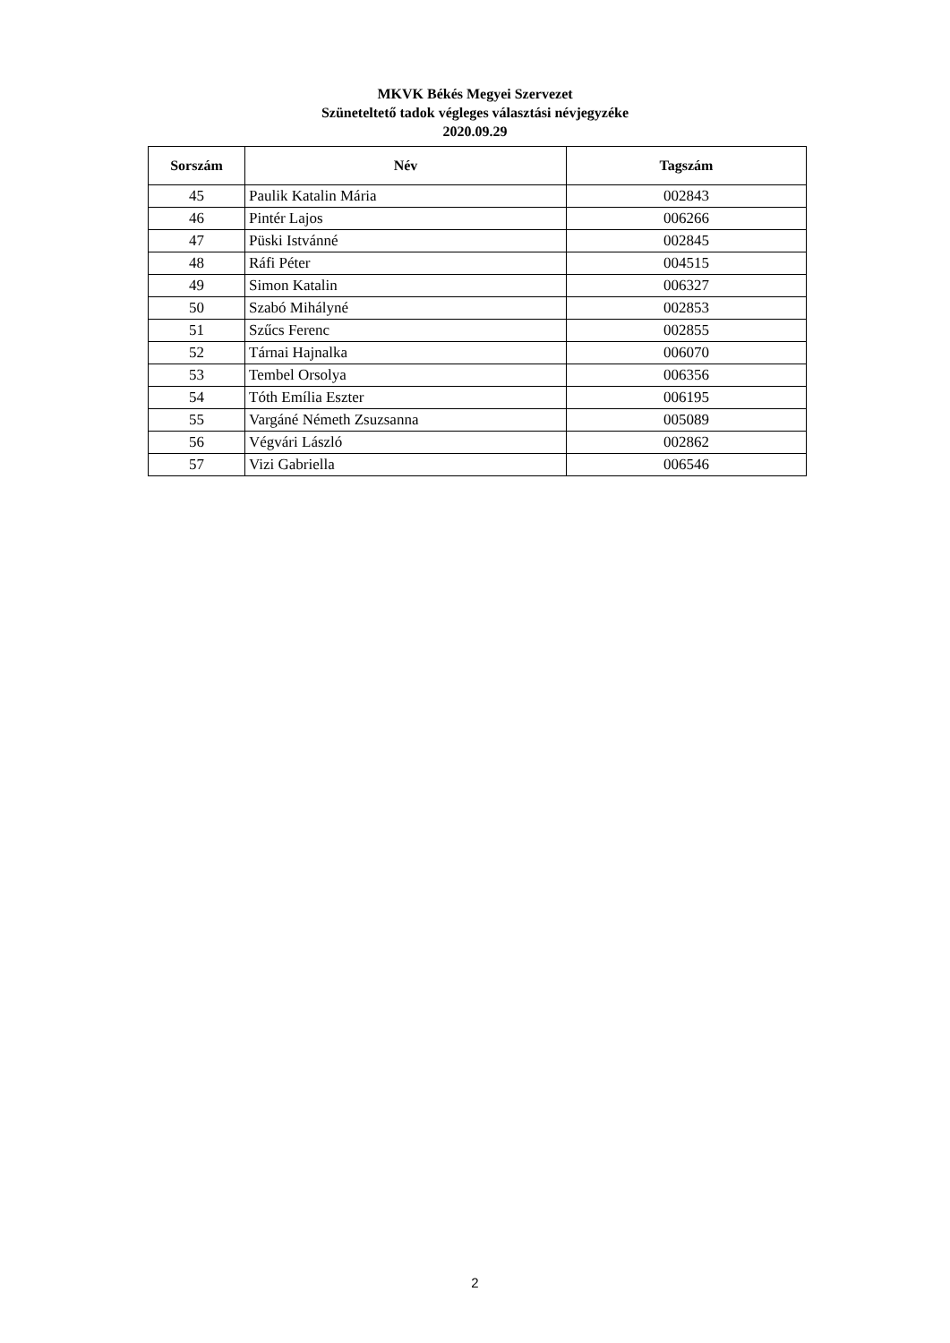MKVK Békés Megyei Szervezet
Szüneteltető tadok végleges választási névjegyzéke
2020.09.29
| Sorszám | Név | Tagszám |
| --- | --- | --- |
| 45 | Paulik Katalin Mária | 002843 |
| 46 | Pintér Lajos | 006266 |
| 47 | Püski Istvánné | 002845 |
| 48 | Ráfi Péter | 004515 |
| 49 | Simon Katalin | 006327 |
| 50 | Szabó Mihályné | 002853 |
| 51 | Szűcs Ferenc | 002855 |
| 52 | Tárnai Hajnalka | 006070 |
| 53 | Tembel Orsolya | 006356 |
| 54 | Tóth Emília Eszter | 006195 |
| 55 | Vargáné Németh Zsuzsanna | 005089 |
| 56 | Végvári László | 002862 |
| 57 | Vizi Gabriella | 006546 |
2